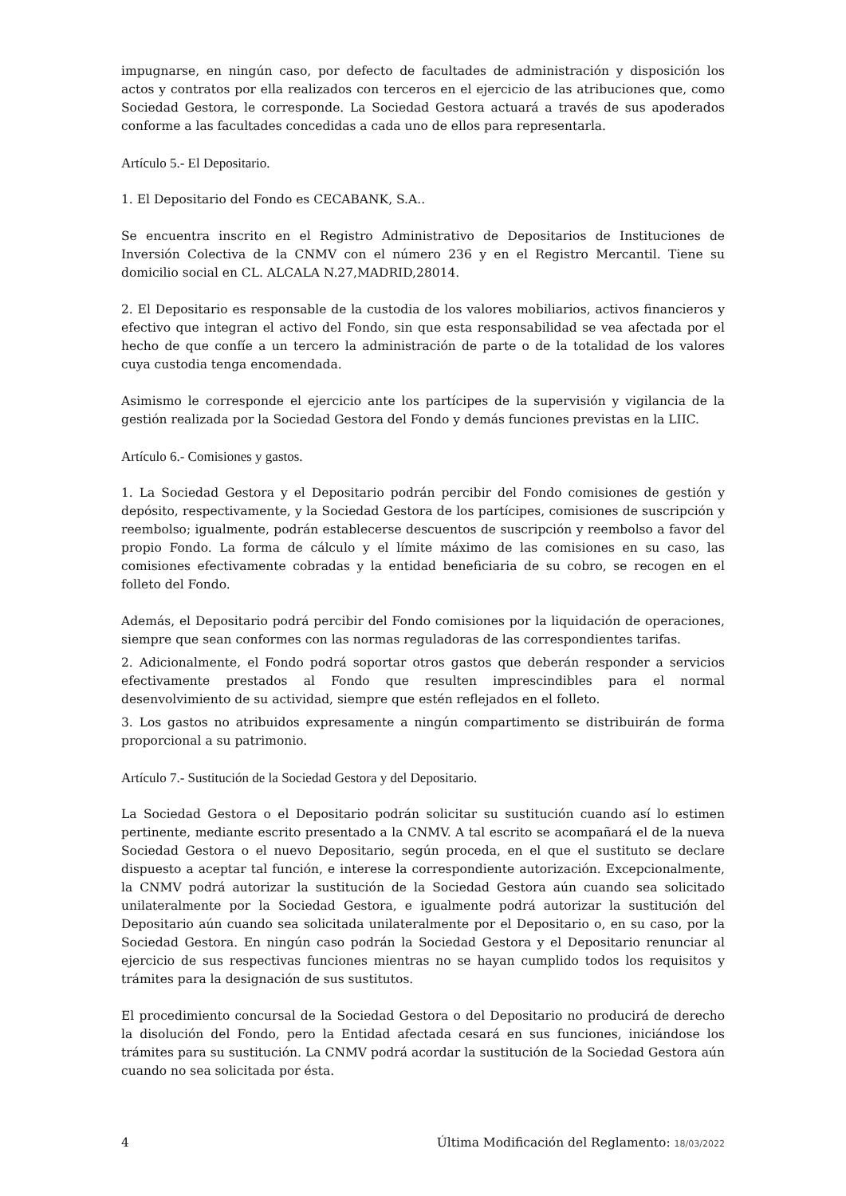impugnarse, en ningún caso, por defecto de facultades de administración y disposición los actos y contratos por ella realizados con terceros en el ejercicio de las atribuciones que, como Sociedad Gestora, le corresponde. La Sociedad Gestora actuará a través de sus apoderados conforme a las facultades concedidas a cada uno de ellos para representarla.
Artículo 5.- El Depositario.
1. El Depositario del Fondo es CECABANK, S.A..
Se encuentra inscrito en el Registro Administrativo de Depositarios de Instituciones de Inversión Colectiva de la CNMV con el número 236 y en el Registro Mercantil. Tiene su domicilio social en CL. ALCALA N.27,MADRID,28014.
2. El Depositario es responsable de la custodia de los valores mobiliarios, activos financieros y efectivo que integran el activo del Fondo, sin que esta responsabilidad se vea afectada por el hecho de que confíe a un tercero la administración de parte o de la totalidad de los valores cuya custodia tenga encomendada.
Asimismo le corresponde el ejercicio ante los partícipes de la supervisión y vigilancia de la gestión realizada por la Sociedad Gestora del Fondo y demás funciones previstas en la LIIC.
Artículo 6.- Comisiones y gastos.
1. La Sociedad Gestora y el Depositario podrán percibir del Fondo comisiones de gestión y depósito, respectivamente, y la Sociedad Gestora de los partícipes, comisiones de suscripción y reembolso; igualmente, podrán establecerse descuentos de suscripción y reembolso a favor del propio Fondo. La forma de cálculo y el límite máximo de las comisiones en su caso, las comisiones efectivamente cobradas y la entidad beneficiaria de su cobro, se recogen en el folleto del Fondo.
Además, el Depositario podrá percibir del Fondo comisiones por la liquidación de operaciones, siempre que sean conformes con las normas reguladoras de las correspondientes tarifas.
2. Adicionalmente, el Fondo podrá soportar otros gastos que deberán responder a servicios efectivamente prestados al Fondo que resulten imprescindibles para el normal desenvolvimiento de su actividad, siempre que estén reflejados en el folleto.
3. Los gastos no atribuidos expresamente a ningún compartimento se distribuirán de forma proporcional a su patrimonio.
Artículo 7.- Sustitución de la Sociedad Gestora y del Depositario.
La Sociedad Gestora o el Depositario podrán solicitar su sustitución cuando así lo estimen pertinente, mediante escrito presentado a la CNMV. A tal escrito se acompañará el de la nueva Sociedad Gestora o el nuevo Depositario, según proceda, en el que el sustituto se declare dispuesto a aceptar tal función, e interese la correspondiente autorización. Excepcionalmente, la CNMV podrá autorizar la sustitución de la Sociedad Gestora aún cuando sea solicitado unilateralmente por la Sociedad Gestora, e igualmente podrá autorizar la sustitución del Depositario aún cuando sea solicitada unilateralmente por el Depositario o, en su caso, por la Sociedad Gestora. En ningún caso podrán la Sociedad Gestora y el Depositario renunciar al ejercicio de sus respectivas funciones mientras no se hayan cumplido todos los requisitos y trámites para la designación de sus sustitutos.
El procedimiento concursal de la Sociedad Gestora o del Depositario no producirá de derecho la disolución del Fondo, pero la Entidad afectada cesará en sus funciones, iniciándose los trámites para su sustitución. La CNMV podrá acordar la sustitución de la Sociedad Gestora aún cuando no sea solicitada por ésta.
4 Última Modificación del Reglamento: 18/03/2022